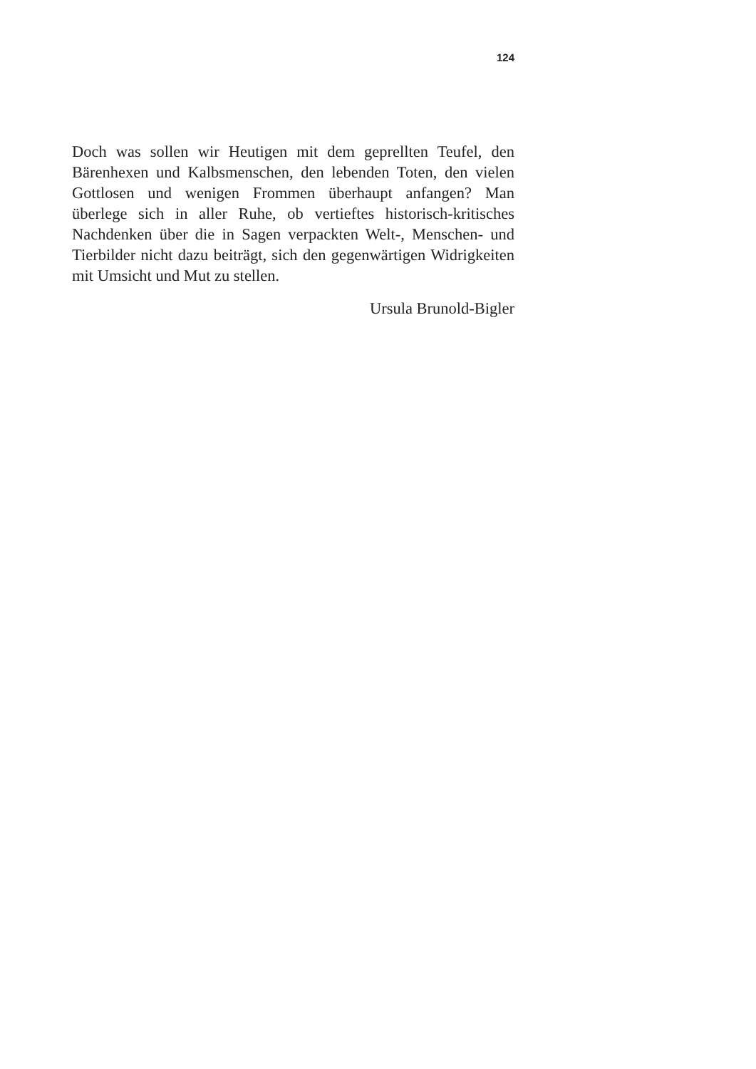124
Doch was sollen wir Heutigen mit dem geprellten Teufel, den Bärenhexen und Kalbsmenschen, den lebenden Toten, den vielen Gottlosen und wenigen Frommen überhaupt anfangen? Man überlege sich in aller Ruhe, ob vertieftes historisch-kritisches Nachdenken über die in Sagen verpackten Welt-, Menschen- und Tierbilder nicht dazu beiträgt, sich den gegenwärtigen Widrigkeiten mit Umsicht und Mut zu stellen.
Ursula Brunold-Bigler